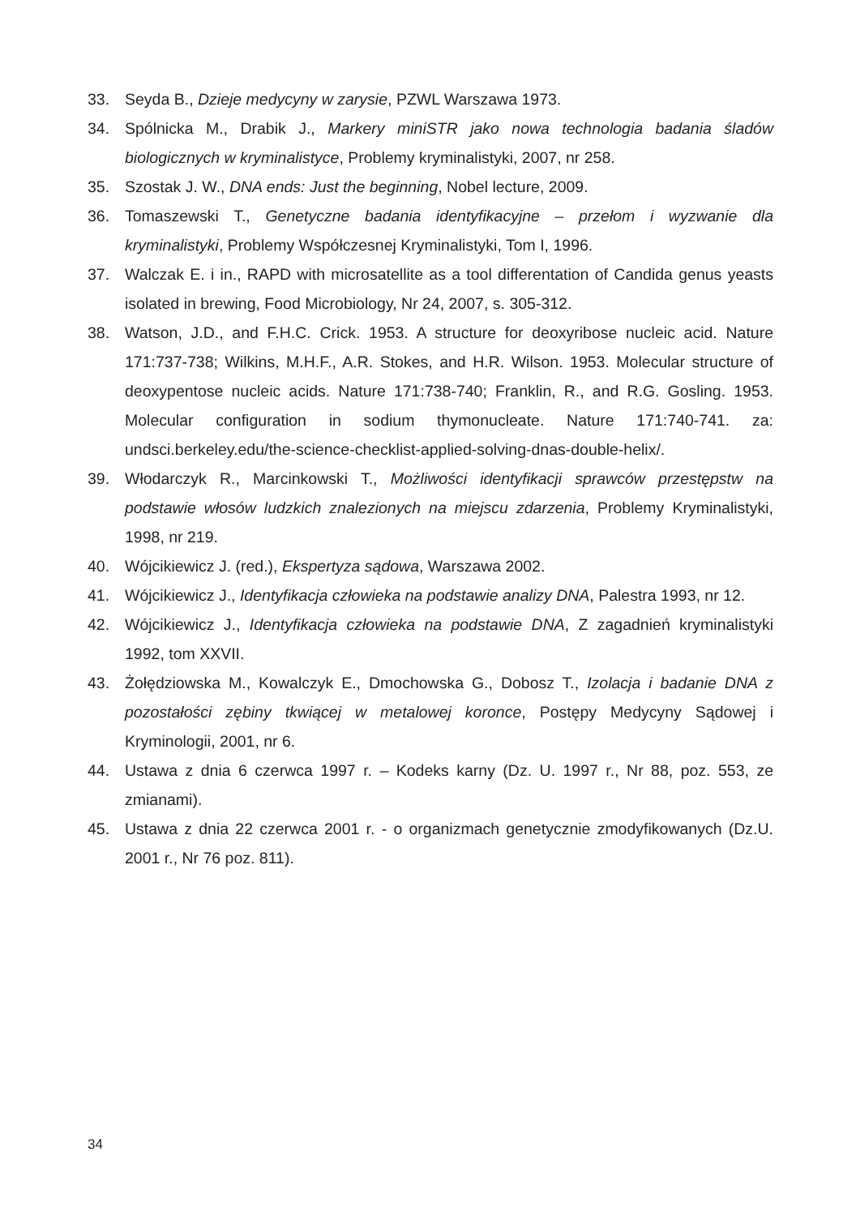33. Seyda B., Dzieje medycyny w zarysie, PZWL Warszawa 1973.
34. Spólnicka M., Drabik J., Markery miniSTR jako nowa technologia badania śladów biologicznych w kryminalistyce, Problemy kryminalistyki, 2007, nr 258.
35. Szostak J. W., DNA ends: Just the beginning, Nobel lecture, 2009.
36. Tomaszewski T., Genetyczne badania identyfikacyjne – przełom i wyzwanie dla kryminalistyki, Problemy Współczesnej Kryminalistyki, Tom I, 1996.
37. Walczak E. i in., RAPD with microsatellite as a tool differentation of Candida genus yeasts isolated in brewing, Food Microbiology, Nr 24, 2007, s. 305-312.
38. Watson, J.D., and F.H.C. Crick. 1953. A structure for deoxyribose nucleic acid. Nature 171:737-738; Wilkins, M.H.F., A.R. Stokes, and H.R. Wilson. 1953. Molecular structure of deoxypentose nucleic acids. Nature 171:738-740; Franklin, R., and R.G. Gosling. 1953. Molecular configuration in sodium thymonucleate. Nature 171:740-741. za: undsci.berkeley.edu/the-science-checklist-applied-solving-dnas-double-helix/.
39. Włodarczyk R., Marcinkowski T., Możliwości identyfikacji sprawców przestępstw na podstawie włosów ludzkich znalezionych na miejscu zdarzenia, Problemy Kryminalistyki, 1998, nr 219.
40. Wójcikiewicz J. (red.), Ekspertyza sądowa, Warszawa 2002.
41. Wójcikiewicz J., Identyfikacja człowieka na podstawie analizy DNA, Palestra 1993, nr 12.
42. Wójcikiewicz J., Identyfikacja człowieka na podstawie DNA, Z zagadnień kryminalistyki 1992, tom XXVII.
43. Żołędziowska M., Kowalczyk E., Dmochowska G., Dobosz T., Izolacja i badanie DNA z pozostałości zębiny tkwiącej w metalowej koronce, Postępy Medycyny Sądowej i Kryminologii, 2001, nr 6.
44. Ustawa z dnia 6 czerwca 1997 r. – Kodeks karny (Dz. U. 1997 r., Nr 88, poz. 553, ze zmianami).
45. Ustawa z dnia 22 czerwca 2001 r. - o organizmach genetycznie zmodyfikowanych (Dz.U. 2001 r., Nr 76 poz. 811).
34